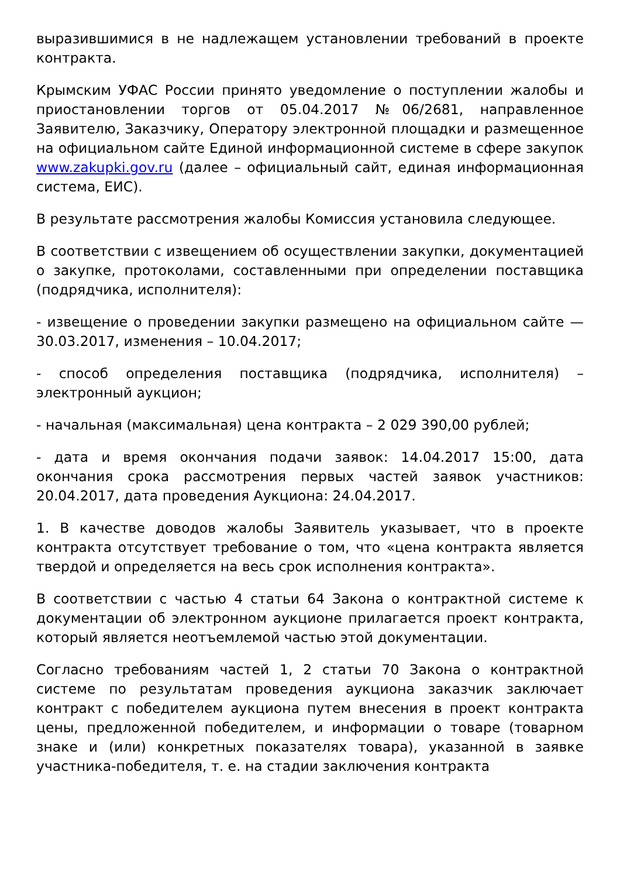выразившимися в не надлежащем установлении требований в проекте контракта.
Крымским УФАС России принято уведомление о поступлении жалобы и приостановлении торгов от 05.04.2017 №06/2681, направленное Заявителю, Заказчику, Оператору электронной площадки и размещенное на официальном сайте Единой информационной системе в сфере закупок www.zakupki.gov.ru (далее – официальный сайт, единая информационная система, ЕИС).
В результате рассмотрения жалобы Комиссия установила следующее.
В соответствии с извещением об осуществлении закупки, документацией о закупке, протоколами, составленными при определении поставщика (подрядчика, исполнителя):
- извещение о проведении закупки размещено на официальном сайте — 30.03.2017, изменения – 10.04.2017;
- способ определения поставщика (подрядчика, исполнителя) – электронный аукцион;
- начальная (максимальная) цена контракта – 2 029 390,00 рублей;
- дата и время окончания подачи заявок: 14.04.2017 15:00, дата окончания срока рассмотрения первых частей заявок участников: 20.04.2017, дата проведения Аукциона: 24.04.2017.
1. В качестве доводов жалобы Заявитель указывает, что в проекте контракта отсутствует требование о том, что «цена контракта является твердой и определяется на весь срок исполнения контракта».
В соответствии с частью 4 статьи 64 Закона о контрактной системе к документации об электронном аукционе прилагается проект контракта, который является неотъемлемой частью этой документации.
Согласно требованиям частей 1, 2 статьи 70 Закона о контрактной системе по результатам проведения аукциона заказчик заключает контракт с победителем аукциона путем внесения в проект контракта цены, предложенной победителем, и информации о товаре (товарном знаке и (или) конкретных показателях товара), указанной в заявке участника-победителя, т. е. на стадии заключения контракта